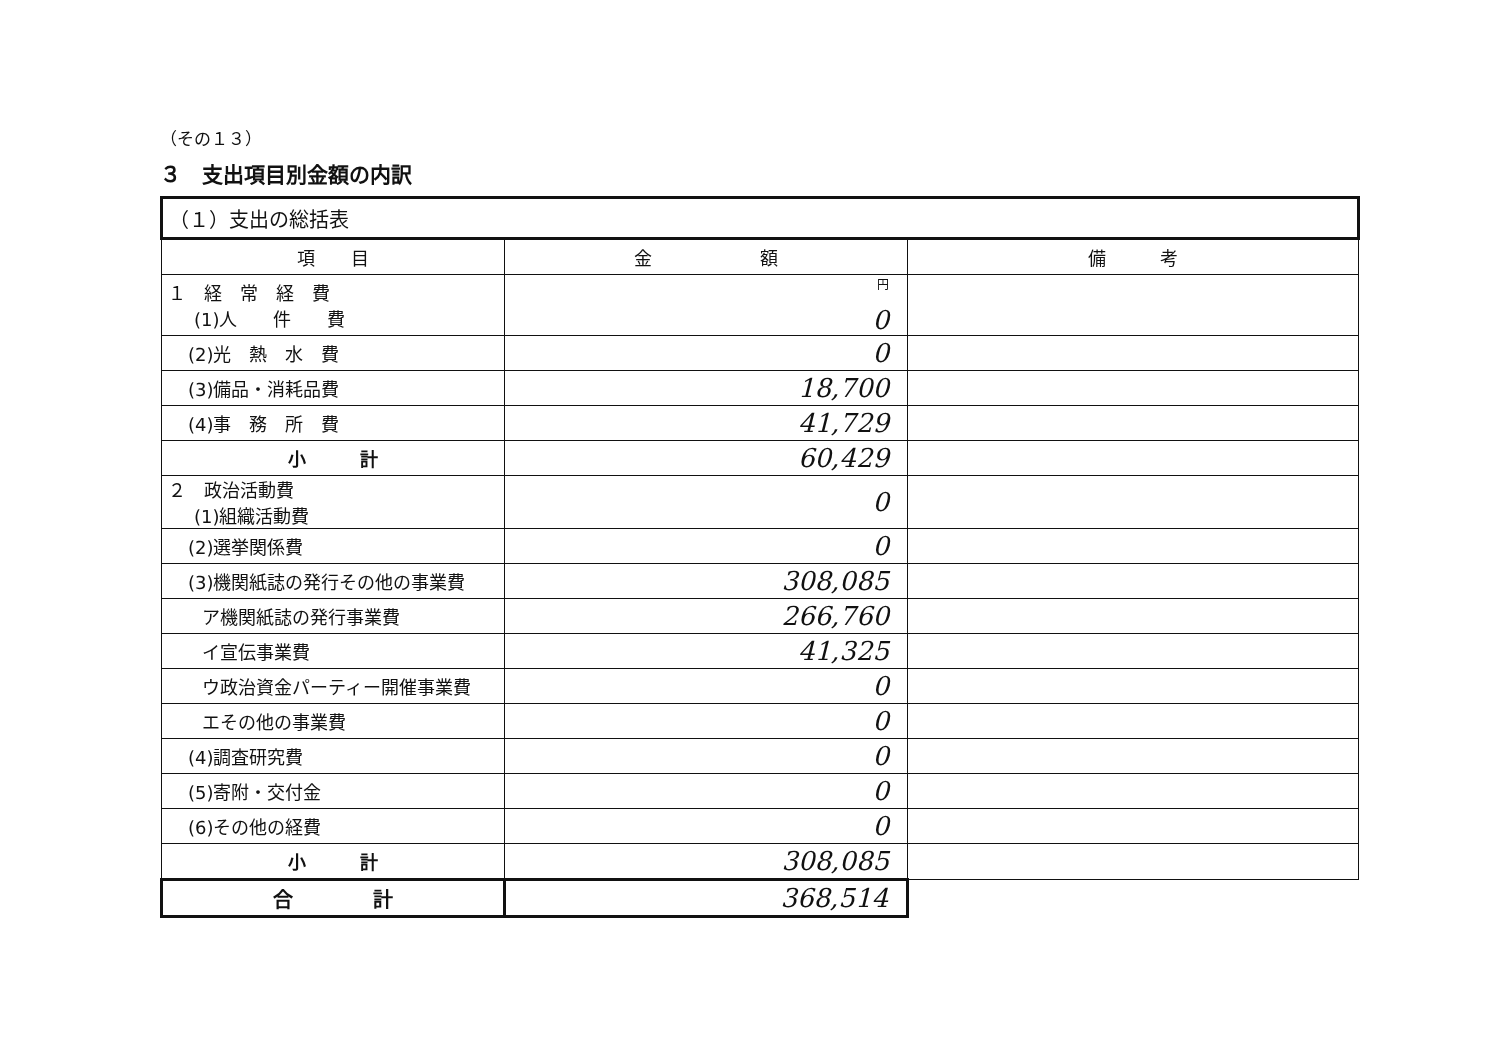（その１３）
３　支出項目別金額の内訳
| （１）支出の総括表 | | |
| 項 目 | 金 額 | 備 考 |
| １ 経 常 経 費 (1)人 件 費 | 円 0 | |
| (2)光 熱 水 費 | 0 | |
| (3)備品・消耗品費 | 18,700 | |
| (4)事 務 所 費 | 41,729 | |
| 小 計 | 60,429 | |
| ２ 政治活動費 (1)組織活動費 | 0 | |
| (2)選挙関係費 | 0 | |
| (3)機関紙誌の発行その他の事業費 | 308,085 | |
| ア機関紙誌の発行事業費 | 266,760 | |
| イ宣伝事業費 | 41,325 | |
| ウ政治資金パーティー開催事業費 | 0 | |
| エその他の事業費 | 0 | |
| (4)調査研究費 | 0 | |
| (5)寄附・交付金 | 0 | |
| (6)その他の経費 | 0 | |
| 小 計 | 308,085 | |
| 合 計 | 368,514 | |